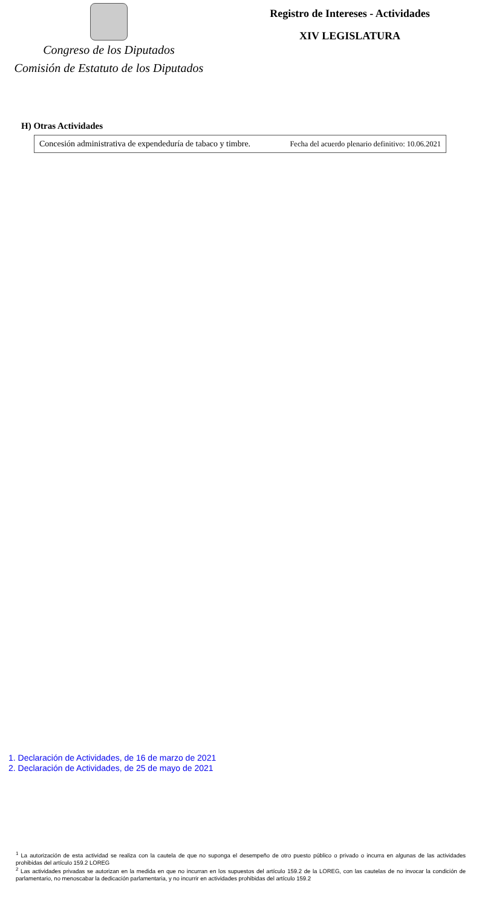Congreso de los Diputados
Comisión de Estatuto de los Diputados
Registro de Intereses - Actividades
XIV LEGISLATURA
H) Otras Actividades
| Concesión administrativa de expendeduría de tabaco y timbre. | Fecha del acuerdo plenario definitivo: 10.06.2021 |
1. Declaración de Actividades, de 16 de marzo de 2021
2. Declaración de Actividades, de 25 de mayo de 2021
<sup>1</sup> La autorización de esta actividad se realiza con la cautela de que no suponga el desempeño de otro puesto público o privado o incurra en algunas de las actividades prohibidas del artículo 159.2 LOREG
<sup>2</sup> Las actividades privadas se autorizan en la medida en que no incurran en los supuestos del artículo 159.2 de la LOREG, con las cautelas de no invocar la condición de parlamentario, no menoscabar la dedicación parlamentaria, y no incurrir en actividades prohibidas del artículo 159.2